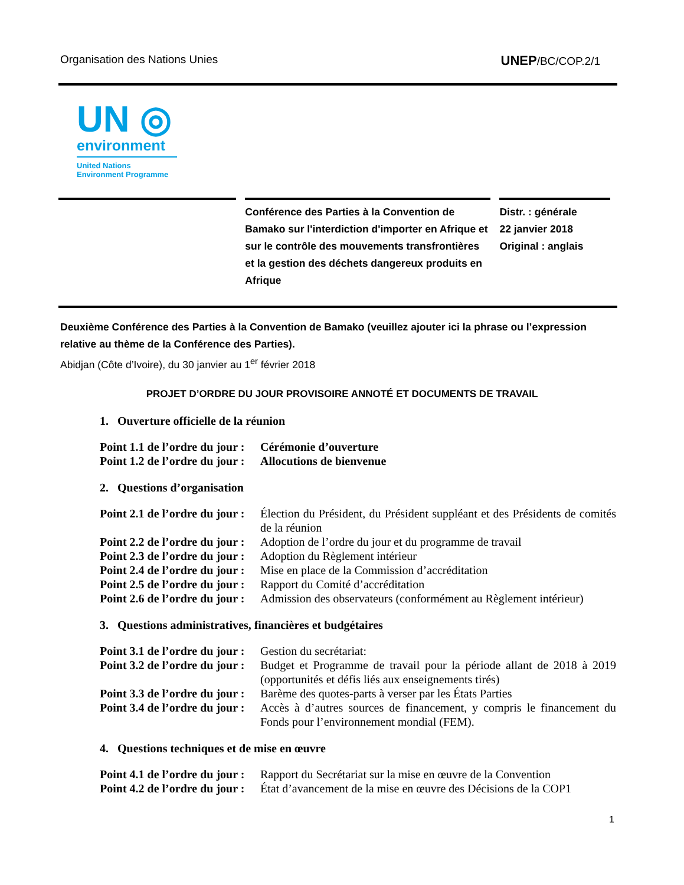Organisation des Nations Unies UNEP/BC/COP.2/1
UN ◎
environment
United Nations
Environment Programme
Conférence des Parties à la Convention de Bamako sur l'interdiction d'importer en Afrique et sur le contrôle des mouvements transfrontières et la gestion des déchets dangereux produits en Afrique
Distr. : générale
22 janvier 2018
Original : anglais
Deuxième Conférence des Parties à la Convention de Bamako (veuillez ajouter ici la phrase ou l’expression relative au thème de la Conférence des Parties).
Abidjan (Côte d’Ivoire), du 30 janvier au 1<sup>er</sup> février 2018
PROJET D’ORDRE DU JOUR PROVISOIRE ANNOTÉ ET DOCUMENTS DE TRAVAIL
1. Ouverture officielle de la réunion
Point 1.1 de l’ordre du jour : Cérémonie d’ouverture
Point 1.2 de l’ordre du jour : Allocutions de bienvenue
2. Questions d’organisation
Point 2.1 de l’ordre du jour : Élection du Président, du Président suppléant et des Présidents de comités de la réunion
Point 2.2 de l’ordre du jour : Adoption de l’ordre du jour et du programme de travail
Point 2.3 de l’ordre du jour : Adoption du Règlement intérieur
Point 2.4 de l’ordre du jour : Mise en place de la Commission d’accréditation
Point 2.5 de l’ordre du jour : Rapport du Comité d’accréditation
Point 2.6 de l’ordre du jour : Admission des observateurs (conformément au Règlement intérieur)
3. Questions administratives, financières et budgétaires
Point 3.1 de l’ordre du jour : Gestion du secrétariat:
Point 3.2 de l’ordre du jour : Budget et Programme de travail pour la période allant de 2018 à 2019 (opportunités et défis liés aux enseignements tirés)
Point 3.3 de l’ordre du jour : Barème des quotes-parts à verser par les États Parties
Point 3.4 de l’ordre du jour : Accès à d’autres sources de financement, y compris le financement du Fonds pour l’environnement mondial (FEM).
4. Questions techniques et de mise en œuvre
Point 4.1 de l’ordre du jour : Rapport du Secrétariat sur la mise en œuvre de la Convention
Point 4.2 de l’ordre du jour : État d’avancement de la mise en œuvre des Décisions de la COP1
1